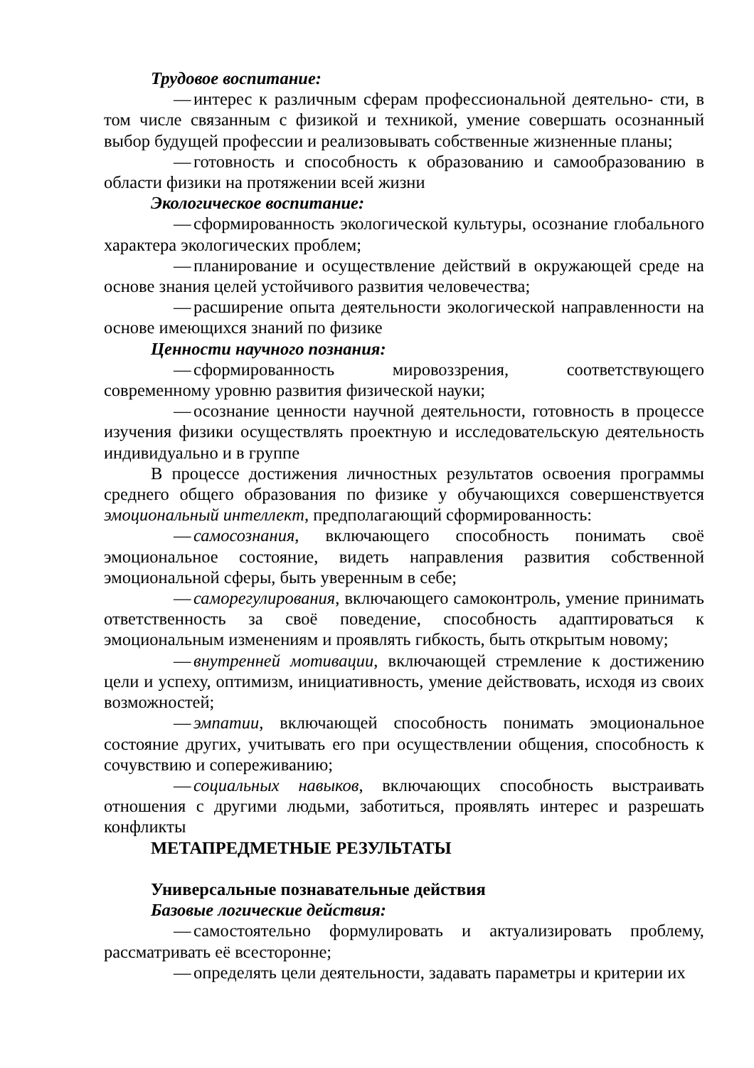Трудовое воспитание:
— интерес к различным сферам профессиональной деятельно- сти, в том числе связанным с физикой и техникой, умение совершать осознанный выбор будущей профессии и реализовывать собственные жизненные планы;
— готовность и способность к образованию и самообразованию в области физики на протяжении всей жизни
Экологическое воспитание:
— сформированность экологической культуры, осознание глобального характера экологических проблем;
— планирование и осуществление действий в окружающей среде на основе знания целей устойчивого развития человечества;
— расширение опыта деятельности экологической направленности на основе имеющихся знаний по физике
Ценности научного познания:
— сформированность мировоззрения, соответствующего современному уровню развития физической науки;
— осознание ценности научной деятельности, готовность в процессе изучения физики осуществлять проектную и исследовательскую деятельность индивидуально и в группе
В процессе достижения личностных результатов освоения программы среднего общего образования по физике у обучающихся совершенствуется эмоциональный интеллект, предполагающий сформированность:
— самосознания, включающего способность понимать своё эмоциональное состояние, видеть направления развития собственной эмоциональной сферы, быть уверенным в себе;
— саморегулирования, включающего самоконтроль, умение принимать ответственность за своё поведение, способность адаптироваться к эмоциональным изменениям и проявлять гибкость, быть открытым новому;
— внутренней мотивации, включающей стремление к достижению цели и успеху, оптимизм, инициативность, умение действовать, исходя из своих возможностей;
— эмпатии, включающей способность понимать эмоциональное состояние других, учитывать его при осуществлении общения, способность к сочувствию и сопереживанию;
— социальных навыков, включающих способность выстраивать отношения с другими людьми, заботиться, проявлять интерес и разрешать конфликты
МЕТАПРЕДМЕТНЫЕ РЕЗУЛЬТАТЫ
Универсальные познавательные действия
Базовые логические действия:
— самостоятельно формулировать и актуализировать проблему, рассматривать её всесторонне;
— определять цели деятельности, задавать параметры и критерии их